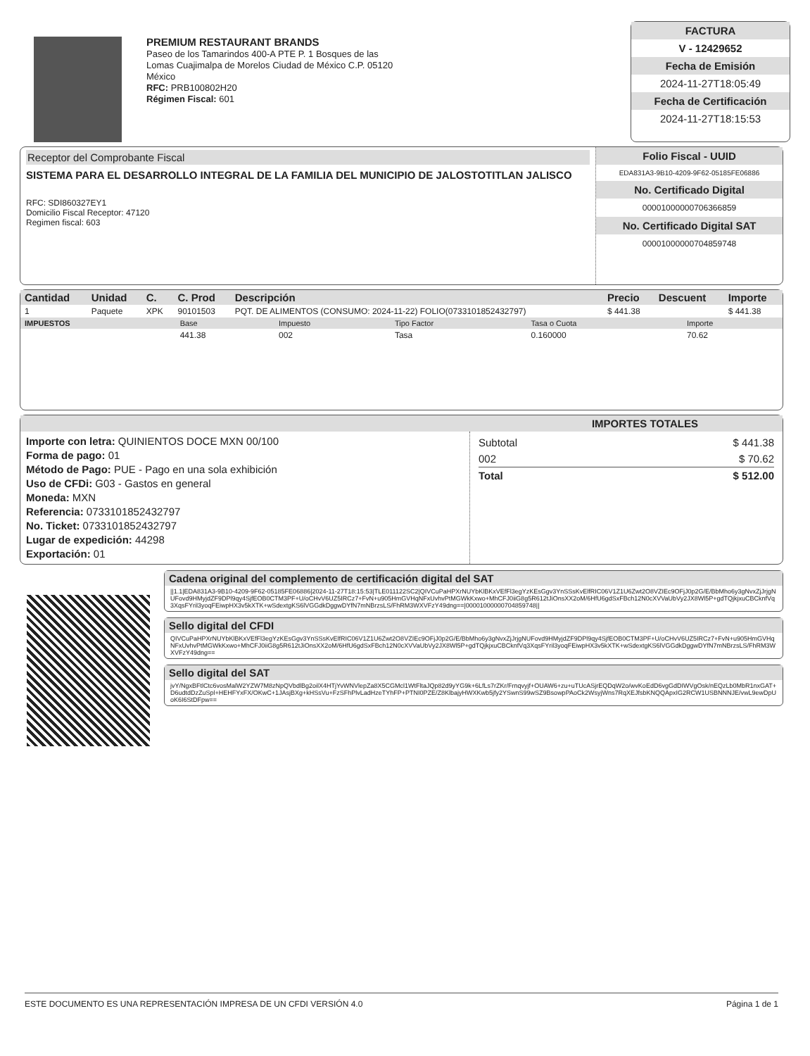PREMIUM RESTAURANT BRANDS
Paseo de los Tamarindos 400-A PTE P. 1 Bosques de las Lomas Cuajimalpa de Morelos Ciudad de México C.P. 05120 México
RFC: PRB100802H20
Régimen Fiscal: 601
FACTURA
V - 12429652
Fecha de Emisión
2024-11-27T18:05:49
Fecha de Certificación
2024-11-27T18:15:53
Receptor del Comprobante Fiscal
SISTEMA PARA EL DESARROLLO INTEGRAL DE LA FAMILIA DEL MUNICIPIO DE JALOSTOTITLAN JALISCO
RFC: SDI860327EY1
Domicilio Fiscal Receptor: 47120
Regimen fiscal: 603
Folio Fiscal - UUID
EDA831A3-9B10-4209-9F62-05185FE06886
No. Certificado Digital
00001000000706366859
No. Certificado Digital SAT
00001000000704859748
| Cantidad | Unidad | C. | C. Prod | Descripción | Precio | Descuent | Importe |
| --- | --- | --- | --- | --- | --- | --- | --- |
| 1 | Paquete | XPK | 90101503 | PQT. DE ALIMENTOS (CONSUMO: 2024-11-22) FOLIO(0733101852432797) | $ 441.38 | | $ 441.38 |
| IMPUESTOS | Base | Impuesto | Tipo Factor | Tasa o Cuota | Importe |
| --- | --- | --- | --- | --- | --- |
| | 441.38 | 002 | Tasa | 0.160000 | 70.62 |
IMPORTES TOTALES
Importe con letra: QUINIENTOS DOCE MXN 00/100
Forma de pago: 01
Método de Pago: PUE - Pago en una sola exhibición
Uso de CFDi: G03 - Gastos en general
Moneda: MXN
Referencia: 0733101852432797
No. Ticket: 0733101852432797
Lugar de expedición: 44298
Exportación: 01
Subtotal $ 441.38
002 $ 70.62
Total $ 512.00
Cadena original del complemento de certificación digital del SAT
||1.1|EDA831A3-9B10-4209-9F62-05185FE06886|2024-11-27T18:15:53|TLE011122SC2|QIVCuPaHPXrNUYbKlBKxVEfFl3egYzKEsGgv3YnSSsKvElfRIC06V1Z1U6Zwt2O8VZIEc9OFjJ0p2G/E/BbMho6y3gNvxZjJrjgNUFovd9HMyjdZF9DPl9qy4SjfEOB0CTM3PF+U/oCHvV6UZ5IRCz7+FvN+u905HmGVHqNFxUvhvPtMGWkKxwo+MhCFJ0iiG8g5R612tJiOnsXX2oM/6HfU6gdSxFBch12N0cXVVaUbVy2JX8Wl5P+gdTQjkjxuCBCknfVq3XqsFYril3yoqFEiwpHX3v5kXTK+wSdextgKS6lVGGdkDggwDYfN7mNBrzsLS/FhRM3WXVFzY49dng==|00001000000704859748||
Sello digital del CFDI
QIVCuPaHPXrNUYbKlBKxVEfFl3egYzKEsGgv3YnSSsKvElfRIC06V1Z1U6Zwt2O8VZIEc9OFjJ0p2G/E/BbMho6y3gNvxZjJrjgNUFovd9HMyjdZF9DPl9qy4SjfEOB0CTM3PF+U/oCHvV6UZ5IRCz7+FvN+u905HmGVHqNFxUvhvPtMGWkKxwo+MhCFJ0iiG8g5R612tJiOnsXX2oM/6HfU6gdSxFBch12N0cXVVaUbVy2JX8Wl5P+gdTQjkjxuCBCknfVq3XqsFYril3yoqFEiwpHX3v5kXTK+wSdextgKS6lVGGdkDggwDYfN7mNBrzsLS/FhRM3WXVFzY49dng==
Sello digital del SAT
jvY/NgxBFtlCtc6vosMalW2YZW7M8zNpQVbdlBg2oilX4HTjYvWNVlepZa8X5CGMcl1WtFltaJQp82d9yYG9k+6LfLs7rZKr/Frnqvyjf+OUAW6+zu+uTUcASjrEQDqW2o/wvKoEdD6vgGdDIWVgOsk/nEQzLb0MbR1nxGAT+D6udtdDzZuSpl+HEHFYxFX/OKwC+1JAsjBXg+kHSsVu+FzSFhPlvLadHzeTYhFP+PTNI0PZE/Z8KlbajyHWXKwb5jfy2YSwnS99wSZ9BsowpPAoCk2WsyjWns7RqXEJfsbKNQQApxIG2RCW1USBNNNJE/vwL9ewDpUoK6I6StDFpw==
ESTE DOCUMENTO ES UNA REPRESENTACIÓN IMPRESA DE UN CFDI VERSIÓN 4.0 Página 1 de 1